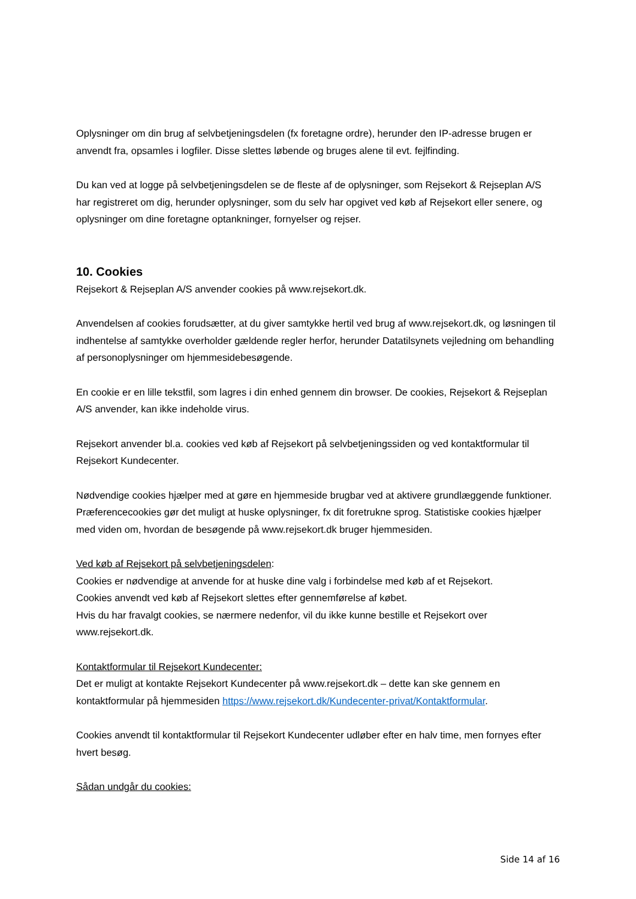Oplysninger om din brug af selvbetjeningsdelen (fx foretagne ordre), herunder den IP-adresse brugen er anvendt fra, opsamles i logfiler. Disse slettes løbende og bruges alene til evt. fejlfinding.
Du kan ved at logge på selvbetjeningsdelen se de fleste af de oplysninger, som Rejsekort & Rejseplan A/S har registreret om dig, herunder oplysninger, som du selv har opgivet ved køb af Rejsekort eller senere, og oplysninger om dine foretagne optankninger, fornyelser og rejser.
10. Cookies
Rejsekort & Rejseplan A/S anvender cookies på www.rejsekort.dk.
Anvendelsen af cookies forudsætter, at du giver samtykke hertil ved brug af www.rejsekort.dk, og løsningen til indhentelse af samtykke overholder gældende regler herfor, herunder Datatilsynets vejledning om behandling af personoplysninger om hjemmesidebesøgende.
En cookie er en lille tekstfil, som lagres i din enhed gennem din browser. De cookies, Rejsekort & Rejseplan A/S anvender, kan ikke indeholde virus.
Rejsekort anvender bl.a. cookies ved køb af Rejsekort på selvbetjeningssiden og ved kontaktformular til Rejsekort Kundecenter.
Nødvendige cookies hjælper med at gøre en hjemmeside brugbar ved at aktivere grundlæggende funktioner. Præferencecookies gør det muligt at huske oplysninger, fx dit foretrukne sprog. Statistiske cookies hjælper med viden om, hvordan de besøgende på www.rejsekort.dk bruger hjemmesiden.
Ved køb af Rejsekort på selvbetjeningsdelen:
Cookies er nødvendige at anvende for at huske dine valg i forbindelse med køb af et Rejsekort.
Cookies anvendt ved køb af Rejsekort slettes efter gennemførelse af købet.
Hvis du har fravalgt cookies, se nærmere nedenfor, vil du ikke kunne bestille et Rejsekort over www.rejsekort.dk.
Kontaktformular til Rejsekort Kundecenter:
Det er muligt at kontakte Rejsekort Kundecenter på www.rejsekort.dk – dette kan ske gennem en kontaktformular på hjemmesiden https://www.rejsekort.dk/Kundecenter-privat/Kontaktformular.
Cookies anvendt til kontaktformular til Rejsekort Kundecenter udløber efter en halv time, men fornyes efter hvert besøg.
Sådan undgår du cookies:
Side 14 af 16